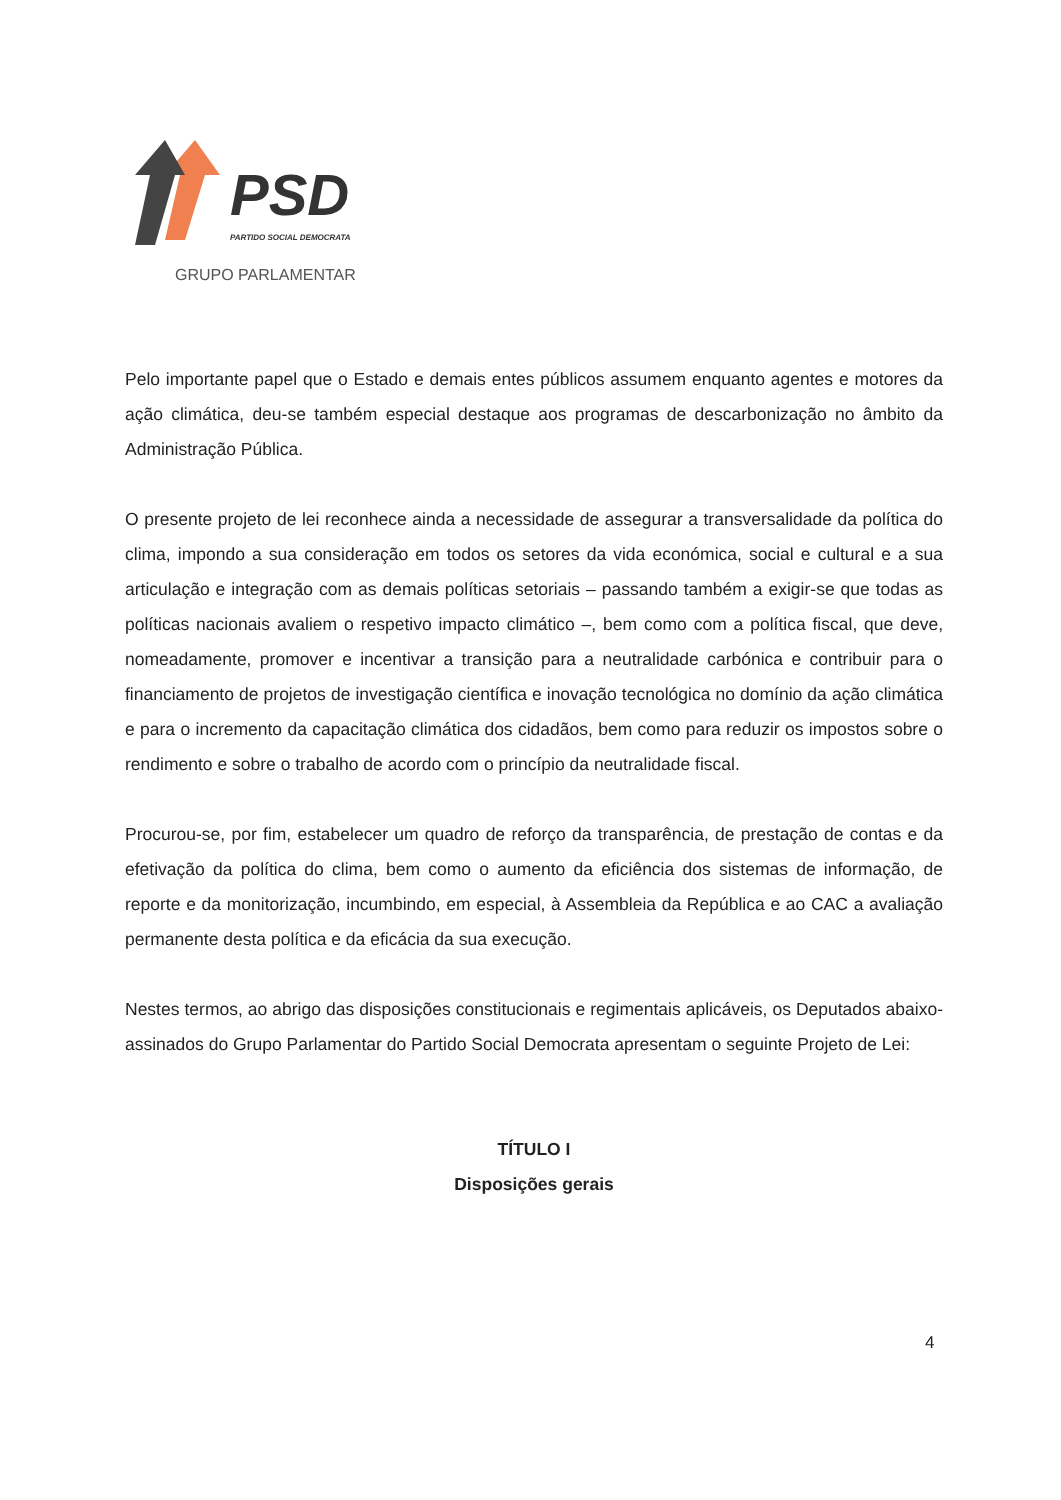PSD
PARTIDO SOCIAL DEMOCRATA
GRUPO PARLAMENTAR
Pelo importante papel que o Estado e demais entes públicos assumem enquanto agentes e motores da ação climática, deu-se também especial destaque aos programas de descarbonização no âmbito da Administração Pública.
O presente projeto de lei reconhece ainda a necessidade de assegurar a transversalidade da política do clima, impondo a sua consideração em todos os setores da vida económica, social e cultural e a sua articulação e integração com as demais políticas setoriais – passando também a exigir-se que todas as políticas nacionais avaliem o respetivo impacto climático –, bem como com a política fiscal, que deve, nomeadamente, promover e incentivar a transição para a neutralidade carbónica e contribuir para o financiamento de projetos de investigação científica e inovação tecnológica no domínio da ação climática e para o incremento da capacitação climática dos cidadãos, bem como para reduzir os impostos sobre o rendimento e sobre o trabalho de acordo com o princípio da neutralidade fiscal.
Procurou-se, por fim, estabelecer um quadro de reforço da transparência, de prestação de contas e da efetivação da política do clima, bem como o aumento da eficiência dos sistemas de informação, de reporte e da monitorização, incumbindo, em especial, à Assembleia da República e ao CAC a avaliação permanente desta política e da eficácia da sua execução.
Nestes termos, ao abrigo das disposições constitucionais e regimentais aplicáveis, os Deputados abaixo-assinados do Grupo Parlamentar do Partido Social Democrata apresentam o seguinte Projeto de Lei:
TÍTULO I
Disposições gerais
4